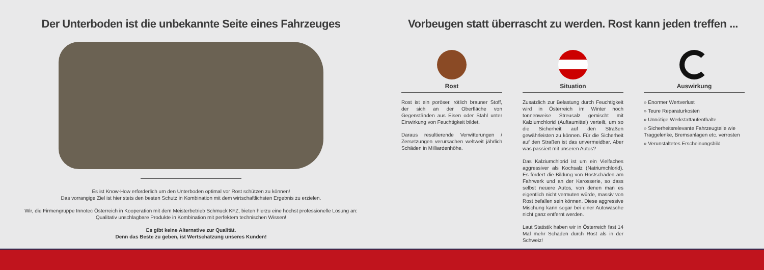Der Unterboden ist die unbekannte Seite eines Fahrzeuges
Es ist Know-How erforderlich um den Unterboden optimal vor Rost schützen zu können!
Das vorrangige Ziel ist hier stets den besten Schutz in Kombination mit dem wirtschaftlichsten Ergebnis zu erzielen.
Wir, die Firmengruppe Innotec Österreich in Kooperation mit dem Meisterbetrieb Schmuck KFZ, bieten hierzu eine höchst professionelle Lösung an:
Qualitativ unschlagbare Produkte in Kombination mit perfektem technischen Wissen!
Es gibt keine Alternative zur Qualität.
Denn das Beste zu geben, ist Wertschätzung unseres Kunden!
Vorbeugen statt überrascht zu werden. Rost kann jeden treffen ...
Rost
Rost ist ein poröser, rötlich brauner Stoff, der sich an der Oberfläche von Gegenständen aus Eisen oder Stahl unter Einwirkung von Feuchtigkeit bildet.
Daraus resultierende Verwitterungen / Zersetzungen verursachen weltweit jährlich Schäden in Milliardenhöhe.
Situation
Zusätzlich zur Belastung durch Feuchtigkeit wird in Österreich im Winter noch tonnenweise Streusalz gemischt mit Kalziumchlorid (Auftaumittel) verteilt, um so die Sicherheit auf den Straßen gewährleisten zu können. Für die Sicherheit auf den Straßen ist das unvermeidbar. Aber was passiert mit unseren Autos?
Das Kalziumchlorid ist um ein Vielfaches aggressiver als Kochsalz (Natriumchlorid). Es fördert die Bildung von Rostschäden am Fahrwerk und an der Karosserie, so dass selbst neuere Autos, von denen man es eigentlich nicht vermuten würde, massiv von Rost befallen sein können. Diese aggressive Mischung kann sogar bei einer Autowäsche nicht ganz entfernt werden.
Laut Statistik haben wir in Österreich fast 14 Mal mehr Schäden durch Rost als in der Schweiz!
Auswirkung
» Enormer Wertverlust
» Teure Reparaturkosten
» Unnötige Werkstattaufenthalte
» Sicherheitsrelevante Fahrzeugteile wie Traggelenke, Bremsanlagen etc. verrosten
» Verunstaltetes Erscheinungsbild